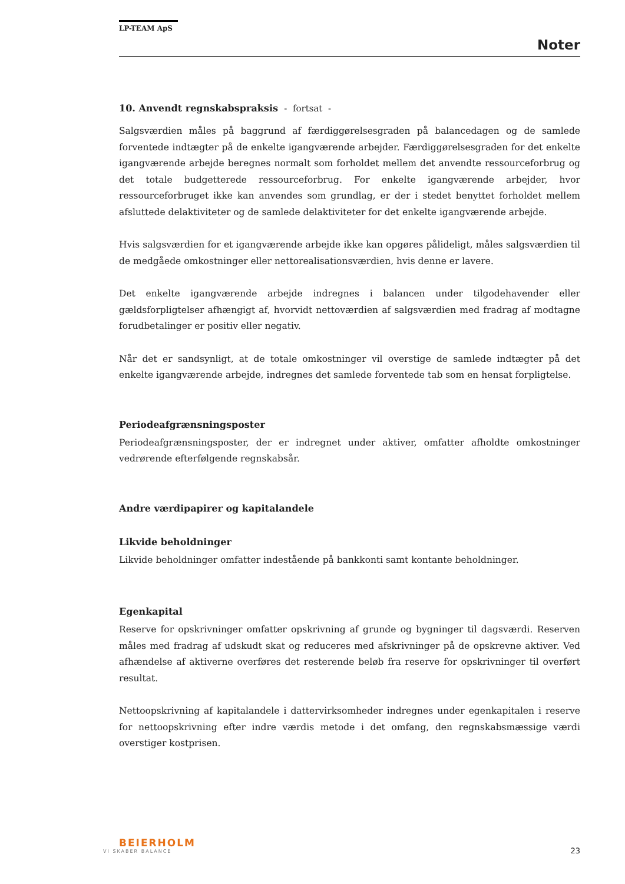LP-TEAM ApS
Noter
10. Anvendt regnskabspraksis - fortsat -
Salgsværdien måles på baggrund af færdiggørelsesgraden på balancedagen og de samlede forventede indtægter på de enkelte igangværende arbejder. Færdiggørelsesgraden for det enkelte igangværende arbejde beregnes normalt som forholdet mellem det anvendte ressourceforbrug og det totale budgetterede ressourceforbrug. For enkelte igangværende arbejder, hvor ressourceforbruget ikke kan anvendes som grundlag, er der i stedet benyttet forholdet mellem afsluttede delaktiviteter og de samlede delaktiviteter for det enkelte igangværende arbejde.
Hvis salgsværdien for et igangværende arbejde ikke kan opgøres pålideligt, måles salgsværdien til de medgåede omkostninger eller nettorealisationsværdien, hvis denne er lavere.
Det enkelte igangværende arbejde indregnes i balancen under tilgodehavender eller gældsforpligtelser afhængigt af, hvorvidt nettoværdien af salgsværdien med fradrag af modtagne forudbetalinger er positiv eller negativ.
Når det er sandsynligt, at de totale omkostninger vil overstige de samlede indtægter på det enkelte igangværende arbejde, indregnes det samlede forventede tab som en hensat forpligtelse.
Periodeafgrænsningsposter
Periodeafgrænsningsposter, der er indregnet under aktiver, omfatter afholdte omkostninger vedrørende efterfølgende regnskabsår.
Andre værdipapirer og kapitalandele
Likvide beholdninger
Likvide beholdninger omfatter indestående på bankkonti samt kontante beholdninger.
Egenkapital
Reserve for opskrivninger omfatter opskrivning af grunde og bygninger til dagsværdi. Reserven måles med fradrag af udskudt skat og reduceres med afskrivninger på de opskrevne aktiver. Ved afhændelse af aktiverne overføres det resterende beløb fra reserve for opskrivninger til overført resultat.
Nettoopskrivning af kapitalandele i dattervirksomheder indregnes under egenkapitalen i reserve for nettoopskrivning efter indre værdis metode i det omfang, den regnskabsmæssige værdi overstiger kostprisen.
BEIERHOLM
VI SKABER BALANCE
23